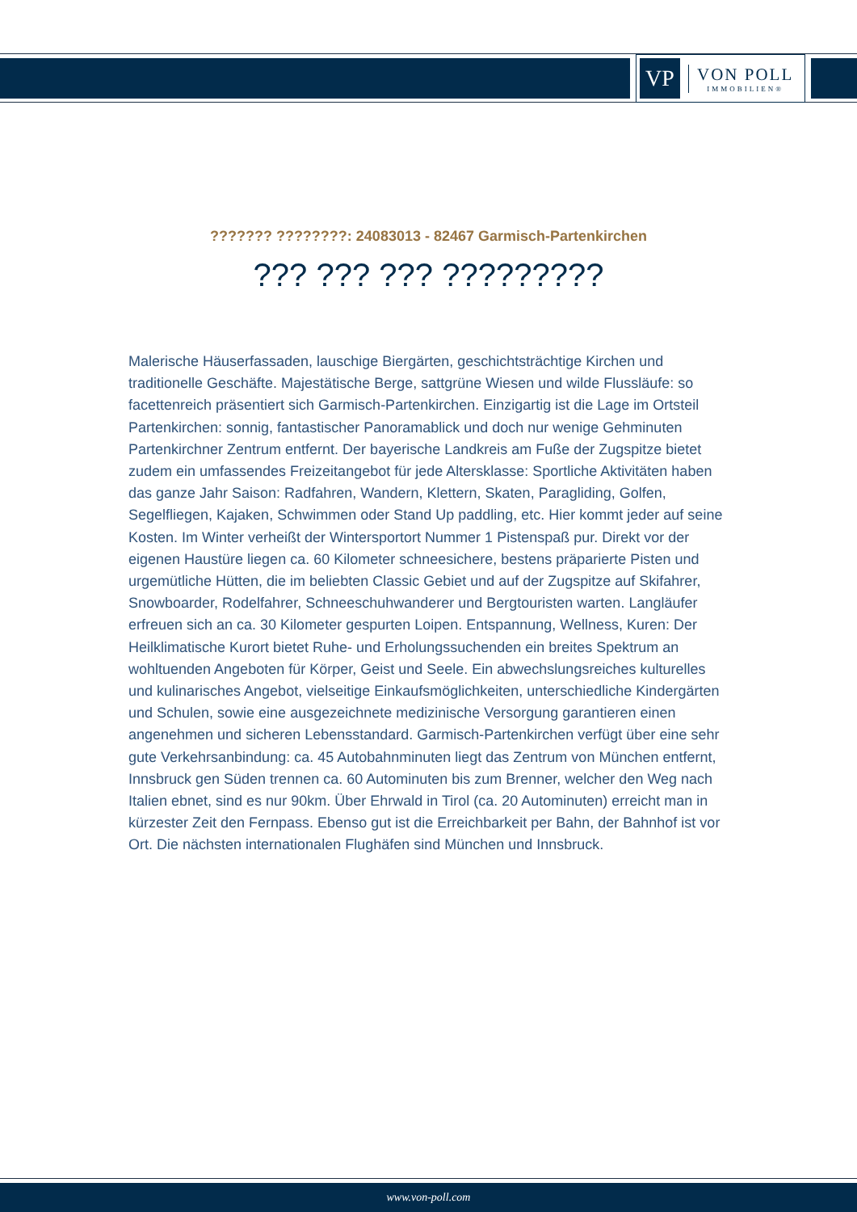VP
VON POLL
IMMOBILIEN®
??????? ????????: 24083013 - 82467 Garmisch-Partenkirchen
??? ??? ??? ?????????
Malerische Häuserfassaden, lauschige Biergärten, geschichtsträchtige Kirchen und traditionelle Geschäfte. Majestätische Berge, sattgrüne Wiesen und wilde Flussläufe: so facettenreich präsentiert sich Garmisch-Partenkirchen. Einzigartig ist die Lage im Ortsteil Partenkirchen: sonnig, fantastischer Panoramablick und doch nur wenige Gehminuten Partenkirchner Zentrum entfernt. Der bayerische Landkreis am Fuße der Zugspitze bietet zudem ein umfassendes Freizeitangebot für jede Altersklasse: Sportliche Aktivitäten haben das ganze Jahr Saison: Radfahren, Wandern, Klettern, Skaten, Paragliding, Golfen, Segelfliegen, Kajaken, Schwimmen oder Stand Up paddling, etc. Hier kommt jeder auf seine Kosten. Im Winter verheißt der Wintersportort Nummer 1 Pistenspaß pur. Direkt vor der eigenen Haustüre liegen ca. 60 Kilometer schneesichere, bestens präparierte Pisten und urgemütliche Hütten, die im beliebten Classic Gebiet und auf der Zugspitze auf Skifahrer, Snowboarder, Rodelfahrer, Schneeschuhwanderer und Bergtouristen warten. Langläufer erfreuen sich an ca. 30 Kilometer gespurten Loipen. Entspannung, Wellness, Kuren: Der Heilklimatische Kurort bietet Ruhe- und Erholungssuchenden ein breites Spektrum an wohltuenden Angeboten für Körper, Geist und Seele. Ein abwechslungsreiches kulturelles und kulinarisches Angebot, vielseitige Einkaufsmöglichkeiten, unterschiedliche Kindergärten und Schulen, sowie eine ausgezeichnete medizinische Versorgung garantieren einen angenehmen und sicheren Lebensstandard. Garmisch-Partenkirchen verfügt über eine sehr gute Verkehrsanbindung: ca. 45 Autobahnminuten liegt das Zentrum von München entfernt, Innsbruck gen Süden trennen ca. 60 Autominuten bis zum Brenner, welcher den Weg nach Italien ebnet, sind es nur 90km. Über Ehrwald in Tirol (ca. 20 Autominuten) erreicht man in kürzester Zeit den Fernpass. Ebenso gut ist die Erreichbarkeit per Bahn, der Bahnhof ist vor Ort. Die nächsten internationalen Flughäfen sind München und Innsbruck.
www.von-poll.com